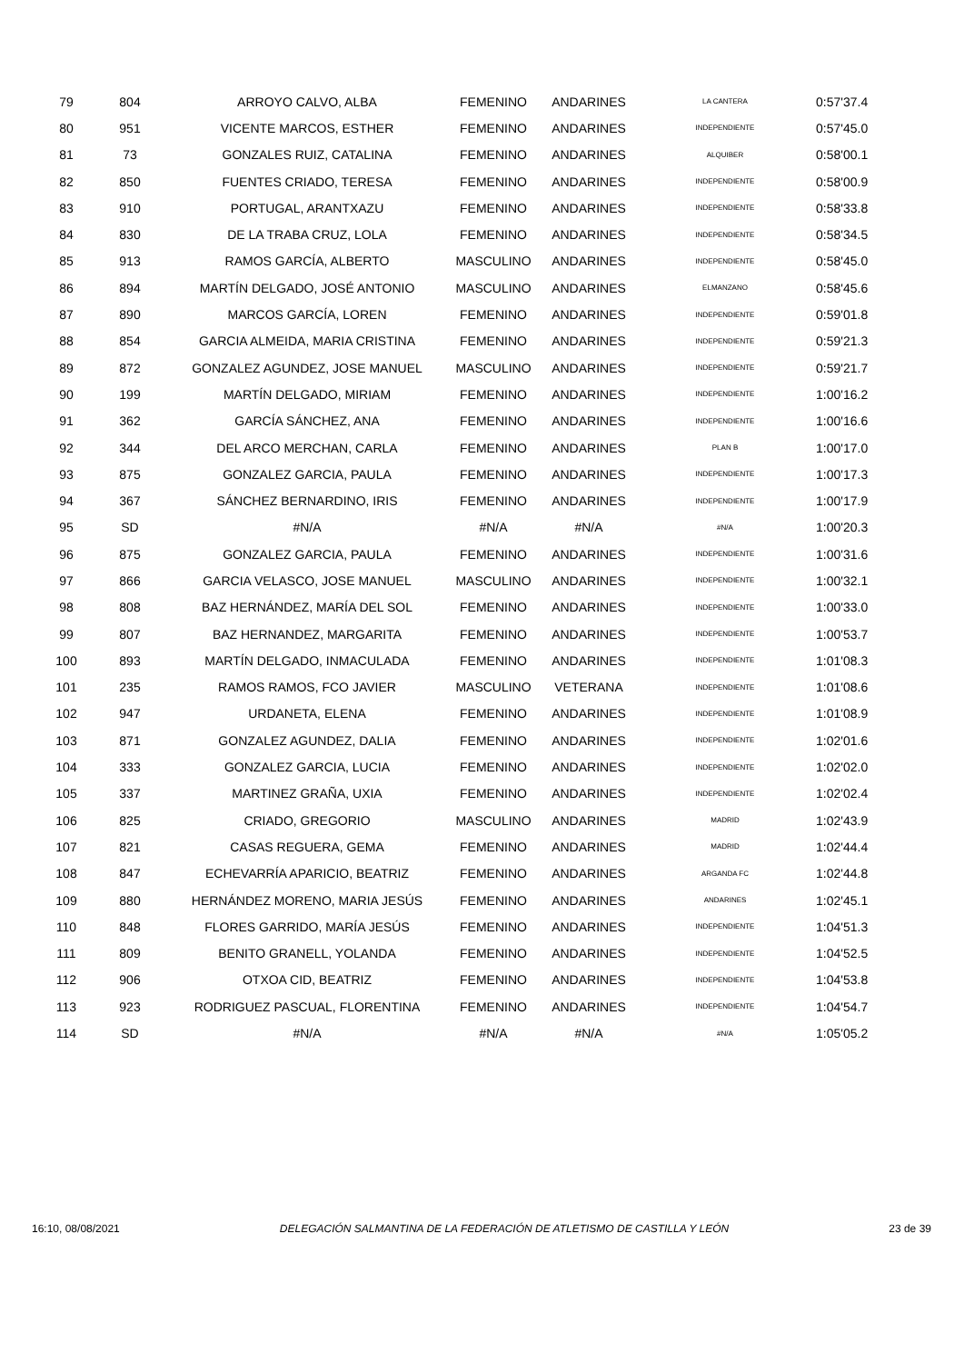| 79 | 804 | ARROYO CALVO, ALBA | FEMENINO | ANDARINES | LA CANTERA | 0:57'37.4 |
| 80 | 951 | VICENTE MARCOS, ESTHER | FEMENINO | ANDARINES | INDEPENDIENTE | 0:57'45.0 |
| 81 | 73 | GONZALES RUIZ, CATALINA | FEMENINO | ANDARINES | ALQUIBER | 0:58'00.1 |
| 82 | 850 | FUENTES CRIADO, TERESA | FEMENINO | ANDARINES | INDEPENDIENTE | 0:58'00.9 |
| 83 | 910 | PORTUGAL, ARANTXAZU | FEMENINO | ANDARINES | INDEPENDIENTE | 0:58'33.8 |
| 84 | 830 | DE LA TRABA CRUZ, LOLA | FEMENINO | ANDARINES | INDEPENDIENTE | 0:58'34.5 |
| 85 | 913 | RAMOS GARCÍA, ALBERTO | MASCULINO | ANDARINES | INDEPENDIENTE | 0:58'45.0 |
| 86 | 894 | MARTÍN DELGADO, JOSÉ ANTONIO | MASCULINO | ANDARINES | ELMANZANO | 0:58'45.6 |
| 87 | 890 | MARCOS GARCÍA, LOREN | FEMENINO | ANDARINES | INDEPENDIENTE | 0:59'01.8 |
| 88 | 854 | GARCIA ALMEIDA, MARIA CRISTINA | FEMENINO | ANDARINES | INDEPENDIENTE | 0:59'21.3 |
| 89 | 872 | GONZALEZ AGUNDEZ, JOSE MANUEL | MASCULINO | ANDARINES | INDEPENDIENTE | 0:59'21.7 |
| 90 | 199 | MARTÍN DELGADO, MIRIAM | FEMENINO | ANDARINES | INDEPENDIENTE | 1:00'16.2 |
| 91 | 362 | GARCÍA SÁNCHEZ, ANA | FEMENINO | ANDARINES | INDEPENDIENTE | 1:00'16.6 |
| 92 | 344 | DEL ARCO MERCHAN, CARLA | FEMENINO | ANDARINES | PLAN B | 1:00'17.0 |
| 93 | 875 | GONZALEZ GARCIA, PAULA | FEMENINO | ANDARINES | INDEPENDIENTE | 1:00'17.3 |
| 94 | 367 | SÁNCHEZ BERNARDINO, IRIS | FEMENINO | ANDARINES | INDEPENDIENTE | 1:00'17.9 |
| 95 | SD | #N/A | #N/A | #N/A | #N/A | 1:00'20.3 |
| 96 | 875 | GONZALEZ GARCIA, PAULA | FEMENINO | ANDARINES | INDEPENDIENTE | 1:00'31.6 |
| 97 | 866 | GARCIA VELASCO, JOSE MANUEL | MASCULINO | ANDARINES | INDEPENDIENTE | 1:00'32.1 |
| 98 | 808 | BAZ HERNÁNDEZ, MARÍA DEL SOL | FEMENINO | ANDARINES | INDEPENDIENTE | 1:00'33.0 |
| 99 | 807 | BAZ HERNANDEZ, MARGARITA | FEMENINO | ANDARINES | INDEPENDIENTE | 1:00'53.7 |
| 100 | 893 | MARTÍN DELGADO, INMACULADA | FEMENINO | ANDARINES | INDEPENDIENTE | 1:01'08.3 |
| 101 | 235 | RAMOS RAMOS, FCO JAVIER | MASCULINO | VETERANA | INDEPENDIENTE | 1:01'08.6 |
| 102 | 947 | URDANETA, ELENA | FEMENINO | ANDARINES | INDEPENDIENTE | 1:01'08.9 |
| 103 | 871 | GONZALEZ AGUNDEZ, DALIA | FEMENINO | ANDARINES | INDEPENDIENTE | 1:02'01.6 |
| 104 | 333 | GONZALEZ GARCIA, LUCIA | FEMENINO | ANDARINES | INDEPENDIENTE | 1:02'02.0 |
| 105 | 337 | MARTINEZ GRAÑA, UXIA | FEMENINO | ANDARINES | INDEPENDIENTE | 1:02'02.4 |
| 106 | 825 | CRIADO, GREGORIO | MASCULINO | ANDARINES | MADRID | 1:02'43.9 |
| 107 | 821 | CASAS REGUERA, GEMA | FEMENINO | ANDARINES | MADRID | 1:02'44.4 |
| 108 | 847 | ECHEVARRÍA APARICIO, BEATRIZ | FEMENINO | ANDARINES | ARGANDA FC | 1:02'44.8 |
| 109 | 880 | HERNÁNDEZ MORENO, MARIA JESÚS | FEMENINO | ANDARINES | ANDARINES | 1:02'45.1 |
| 110 | 848 | FLORES GARRIDO, MARÍA JESÚS | FEMENINO | ANDARINES | INDEPENDIENTE | 1:04'51.3 |
| 111 | 809 | BENITO GRANELL, YOLANDA | FEMENINO | ANDARINES | INDEPENDIENTE | 1:04'52.5 |
| 112 | 906 | OTXOA CID, BEATRIZ | FEMENINO | ANDARINES | INDEPENDIENTE | 1:04'53.8 |
| 113 | 923 | RODRIGUEZ PASCUAL, FLORENTINA | FEMENINO | ANDARINES | INDEPENDIENTE | 1:04'54.7 |
| 114 | SD | #N/A | #N/A | #N/A | #N/A | 1:05'05.2 |
16:10, 08/08/2021 DELEGACIÓN SALMANTINA DE LA FEDERACIÓN DE ATLETISMO DE CASTILLA Y LEÓN 23 de 39